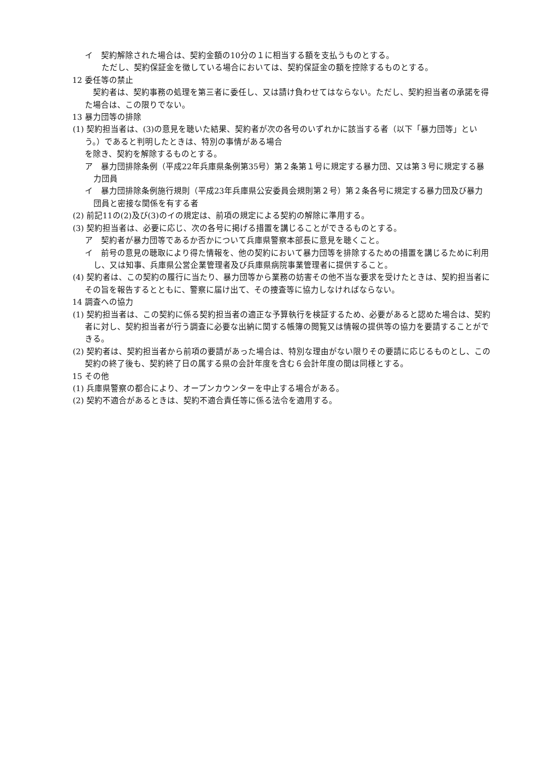イ　契約解除された場合は、契約金額の10分の１に相当する額を支払うものとする。
ただし、契約保証金を徴している場合においては、契約保証金の額を控除するものとする。
12 委任等の禁止
契約者は、契約事務の処理を第三者に委任し、又は請け負わせてはならない。ただし、契約担当者の承諾を得た場合は、この限りでない。
13 暴力団等の排除
(1) 契約担当者は、(3)の意見を聴いた結果、契約者が次の各号のいずれかに該当する者（以下「暴力団等」という。）であると判明したときは、特別の事情がある場合
を除き、契約を解除するものとする。
ア　暴力団排除条例（平成22年兵庫県条例第35号）第２条第１号に規定する暴力団、又は第３号に規定する暴力団員
イ　暴力団排除条例施行規則（平成23年兵庫県公安委員会規則第２号）第２条各号に規定する暴力団及び暴力団員と密接な関係を有する者
(2) 前記11の(2)及び(3)のイの規定は、前項の規定による契約の解除に準用する。
(3) 契約担当者は、必要に応じ、次の各号に掲げる措置を講じることができるものとする。
ア　契約者が暴力団等であるか否かについて兵庫県警察本部長に意見を聴くこと。
イ　前号の意見の聴取により得た情報を、他の契約において暴力団等を排除するための措置を講じるために利用し、又は知事、兵庫県公営企業管理者及び兵庫県病院事業管理者に提供すること。
(4) 契約者は、この契約の履行に当たり、暴力団等から業務の妨害その他不当な要求を受けたときは、契約担当者にその旨を報告するとともに、警察に届け出て、その捜査等に協力しなければならない。
14 調査への協力
(1) 契約担当者は、この契約に係る契約担当者の適正な予算執行を検証するため、必要があると認めた場合は、契約者に対し、契約担当者が行う調査に必要な出納に関する帳簿の閲覧又は情報の提供等の協力を要請することができる。
(2) 契約者は、契約担当者から前項の要請があった場合は、特別な理由がない限りその要請に応じるものとし、この契約の終了後も、契約終了日の属する県の会計年度を含む６会計年度の間は同様とする。
15 その他
(1) 兵庫県警察の都合により、オープンカウンターを中止する場合がある。
(2) 契約不適合があるときは、契約不適合責任等に係る法令を適用する。